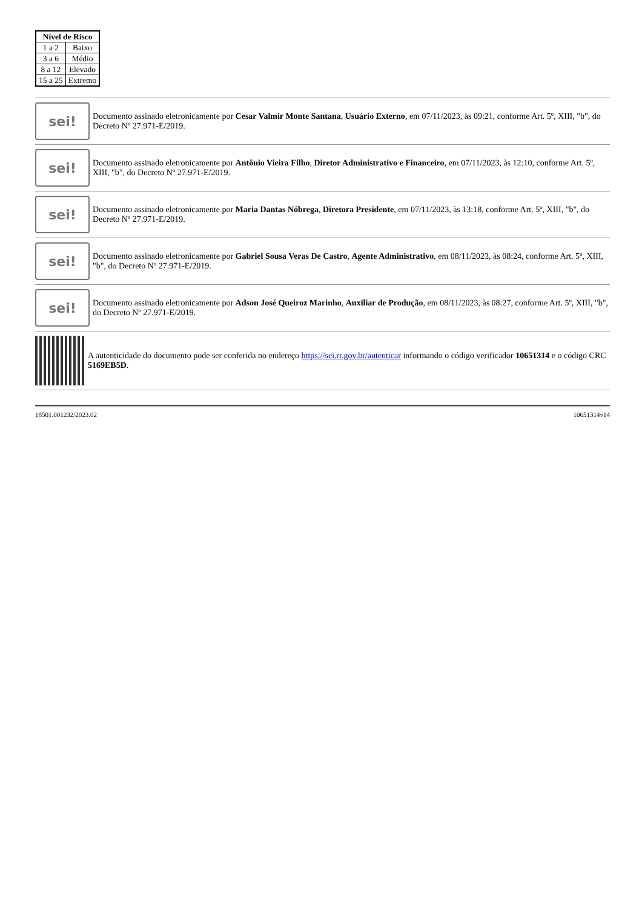| Nível de Risco | |
| --- | --- |
| 1 a 2 | Baixo |
| 3 a 6 | Médio |
| 8 a 12 | Elevado |
| 15 a 25 | Extremo |
sei!
Documento assinado eletronicamente por Cesar Valmir Monte Santana, Usuário Externo, em 07/11/2023, às 09:21, conforme Art. 5º, XIII, "b", do Decreto Nº 27.971-E/2019.
sei!
Documento assinado eletronicamente por Antônio Vieira Filho, Diretor Administrativo e Financeiro, em 07/11/2023, às 12:10, conforme Art. 5º, XIII, "b", do Decreto Nº 27.971-E/2019.
sei!
Documento assinado eletronicamente por Maria Dantas Nóbrega, Diretora Presidente, em 07/11/2023, às 13:18, conforme Art. 5º, XIII, "b", do Decreto Nº 27.971-E/2019.
sei!
Documento assinado eletronicamente por Gabriel Sousa Veras De Castro, Agente Administrativo, em 08/11/2023, às 08:24, conforme Art. 5º, XIII, "b", do Decreto Nº 27.971-E/2019.
sei!
Documento assinado eletronicamente por Adson José Queiroz Marinho, Auxiliar de Produção, em 08/11/2023, às 08:27, conforme Art. 5º, XIII, "b", do Decreto Nº 27.971-E/2019.
A autenticidade do documento pode ser conferida no endereço https://sei.rr.gov.br/autenticar informando o código verificador 10651314 e o código CRC 5169EB5D.
18501.001232/2023.02 10651314v14